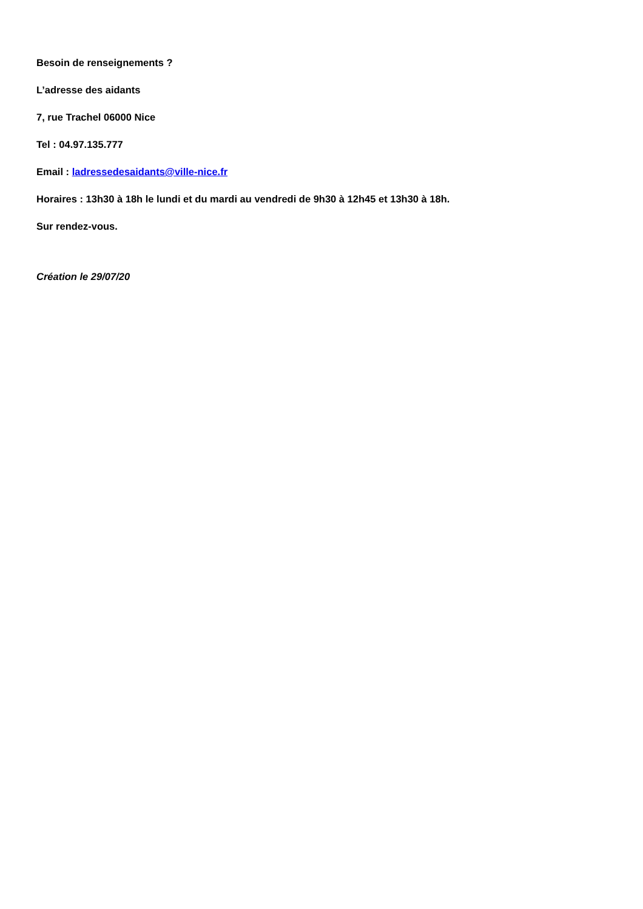Besoin de renseignements ?
L’adresse des aidants
7, rue Trachel 06000 Nice
Tel : 04.97.135.777
Email : ladressedesaidants@ville-nice.fr
Horaires : 13h30 à 18h le lundi et du mardi au vendredi de 9h30 à 12h45 et 13h30 à 18h.
Sur rendez-vous.
Création le 29/07/20